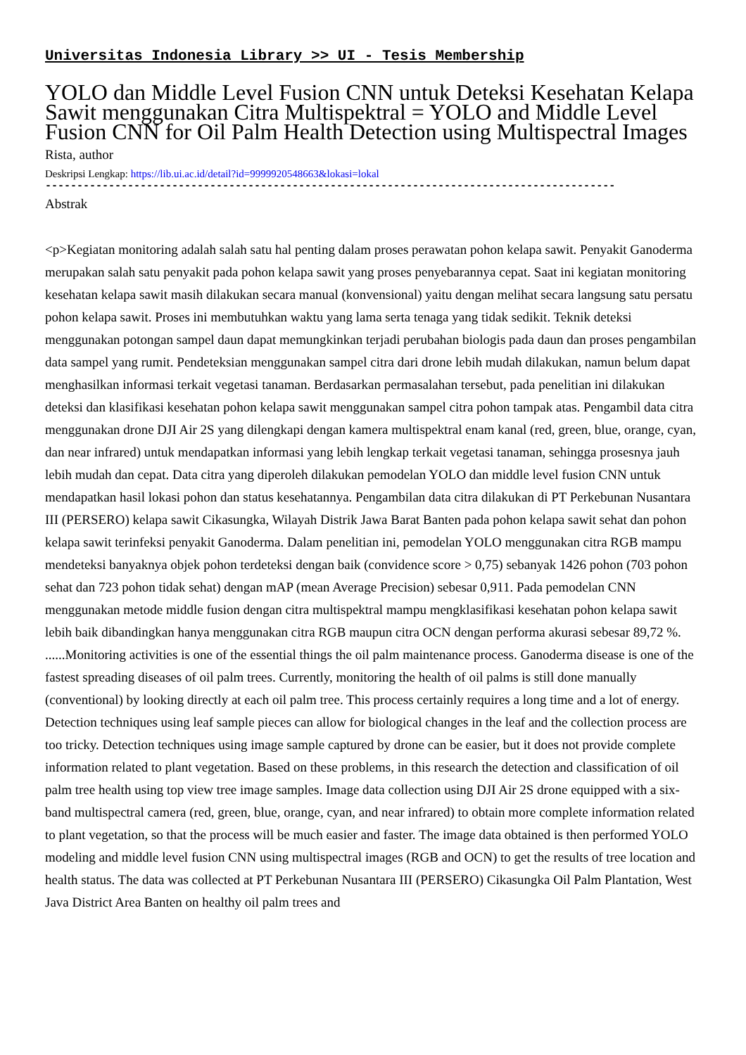Universitas Indonesia Library >> UI - Tesis Membership
YOLO dan Middle Level Fusion CNN untuk Deteksi Kesehatan Kelapa Sawit menggunakan Citra Multispektral = YOLO and Middle Level Fusion CNN for Oil Palm Health Detection using Multispectral Images
Rista, author
Deskripsi Lengkap: https://lib.ui.ac.id/detail?id=9999920548663&lokasi=lokal
------------------------------------------------------------------------------------------
Abstrak
<p>Kegiatan monitoring adalah salah satu hal penting dalam proses perawatan pohon kelapa sawit. Penyakit Ganoderma merupakan salah satu penyakit pada pohon kelapa sawit yang proses penyebarannya cepat. Saat ini kegiatan monitoring kesehatan kelapa sawit masih dilakukan secara manual (konvensional) yaitu dengan melihat secara langsung satu persatu pohon kelapa sawit. Proses ini membutuhkan waktu yang lama serta tenaga yang tidak sedikit. Teknik deteksi menggunakan potongan sampel daun dapat memungkinkan terjadi perubahan biologis pada daun dan proses pengambilan data sampel yang rumit. Pendeteksian menggunakan sampel citra dari drone lebih mudah dilakukan, namun belum dapat menghasilkan informasi terkait vegetasi tanaman. Berdasarkan permasalahan tersebut, pada penelitian ini dilakukan deteksi dan klasifikasi kesehatan pohon kelapa sawit menggunakan sampel citra pohon tampak atas. Pengambil data citra menggunakan drone DJI Air 2S yang dilengkapi dengan kamera multispektral enam kanal (red, green, blue, orange, cyan, dan near infrared) untuk mendapatkan informasi yang lebih lengkap terkait vegetasi tanaman, sehingga prosesnya jauh lebih mudah dan cepat. Data citra yang diperoleh dilakukan pemodelan YOLO dan middle level fusion CNN untuk mendapatkan hasil lokasi pohon dan status kesehatannya. Pengambilan data citra dilakukan di PT Perkebunan Nusantara III (PERSERO) kelapa sawit Cikasungka, Wilayah Distrik Jawa Barat Banten pada pohon kelapa sawit sehat dan pohon kelapa sawit terinfeksi penyakit Ganoderma. Dalam penelitian ini, pemodelan YOLO menggunakan citra RGB mampu mendeteksi banyaknya objek pohon terdeteksi dengan baik (convidence score > 0,75) sebanyak 1426 pohon (703 pohon sehat dan 723 pohon tidak sehat) dengan mAP (mean Average Precision) sebesar 0,911. Pada pemodelan CNN menggunakan metode middle fusion dengan citra multispektral mampu mengklasifikasi kesehatan pohon kelapa sawit lebih baik dibandingkan hanya menggunakan citra RGB maupun citra OCN dengan performa akurasi sebesar 89,72 %.
......Monitoring activities is one of the essential things the oil palm maintenance process. Ganoderma disease is one of the fastest spreading diseases of oil palm trees. Currently, monitoring the health of oil palms is still done manually (conventional) by looking directly at each oil palm tree. This process certainly requires a long time and a lot of energy. Detection techniques using leaf sample pieces can allow for biological changes in the leaf and the collection process are too tricky. Detection techniques using image sample captured by drone can be easier, but it does not provide complete information related to plant vegetation. Based on these problems, in this research the detection and classification of oil palm tree health using top view tree image samples. Image data collection using DJI Air 2S drone equipped with a six-band multispectral camera (red, green, blue, orange, cyan, and near infrared) to obtain more complete information related to plant vegetation, so that the process will be much easier and faster. The image data obtained is then performed YOLO modeling and middle level fusion CNN using multispectral images (RGB and OCN) to get the results of tree location and health status. The data was collected at PT Perkebunan Nusantara III (PERSERO) Cikasungka Oil Palm Plantation, West Java District Area Banten on healthy oil palm trees and